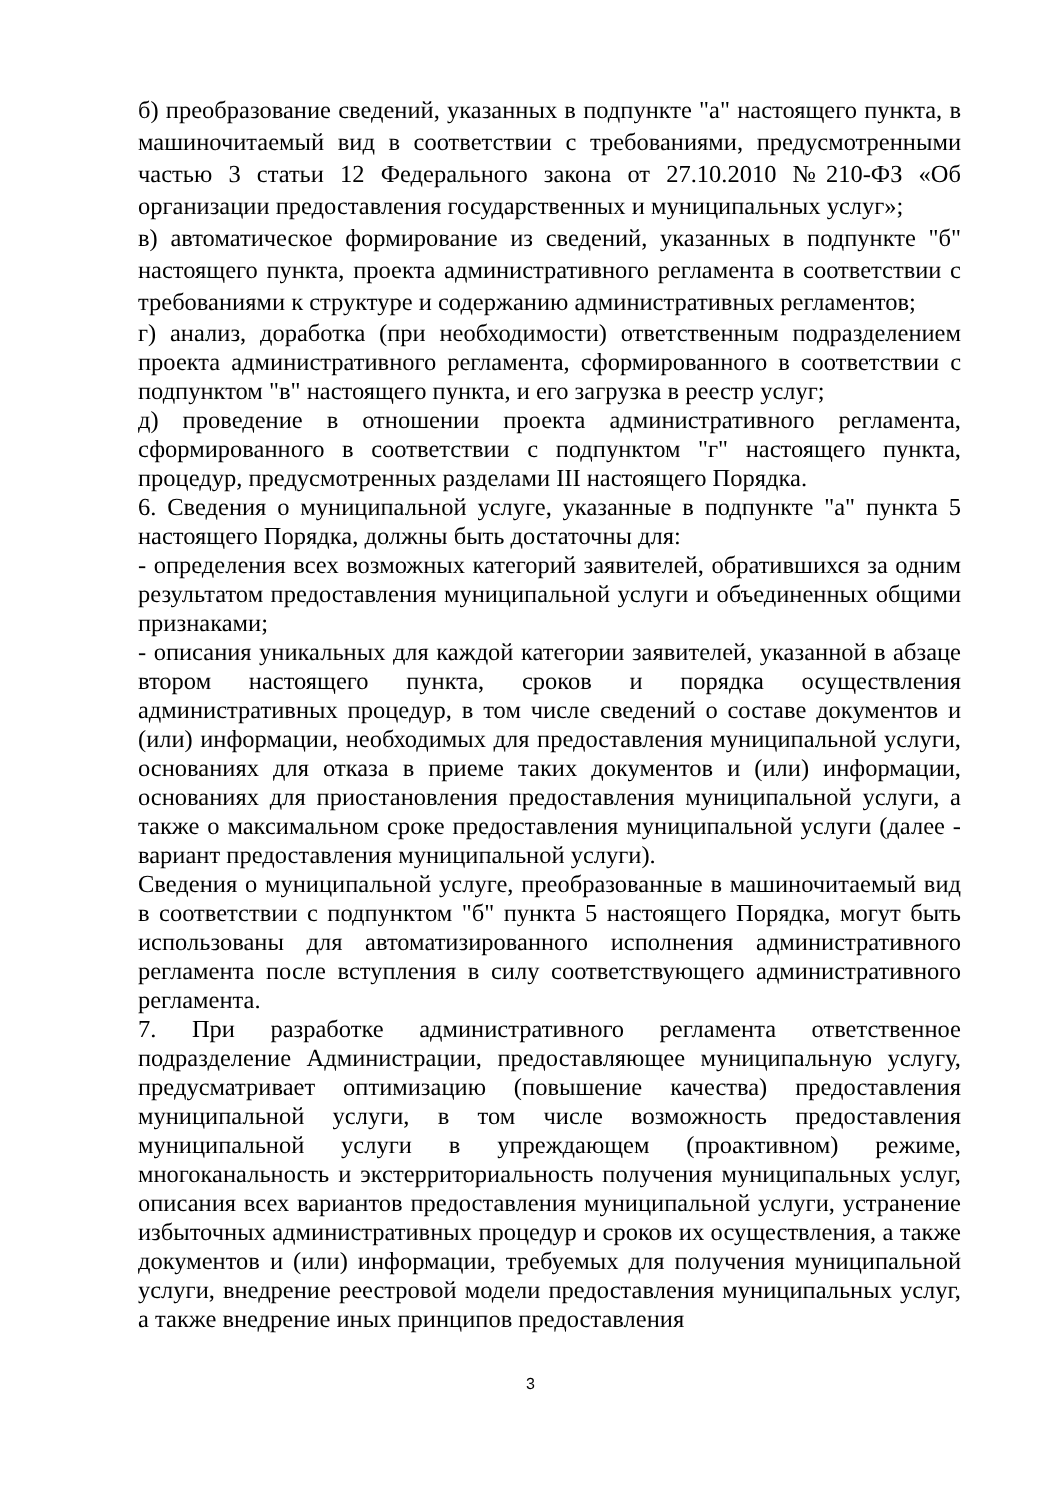б) преобразование сведений, указанных в подпункте "а" настоящего пункта, в машиночитаемый вид в соответствии с требованиями, предусмотренными частью 3 статьи 12 Федерального закона от 27.10.2010 №210-ФЗ «Об организации предоставления государственных и муниципальных услуг»;
в) автоматическое формирование из сведений, указанных в подпункте "б" настоящего пункта, проекта административного регламента в соответствии с требованиями к структуре и содержанию административных регламентов;
г) анализ, доработка (при необходимости) ответственным подразделением проекта административного регламента, сформированного в соответствии с подпунктом "в" настоящего пункта, и его загрузка в реестр услуг;
д) проведение в отношении проекта административного регламента, сформированного в соответствии с подпунктом "г" настоящего пункта, процедур, предусмотренных разделами III настоящего Порядка.
6. Сведения о муниципальной услуге, указанные в подпункте "а" пункта 5 настоящего Порядка, должны быть достаточны для:
- определения всех возможных категорий заявителей, обратившихся за одним результатом предоставления муниципальной услуги и объединенных общими признаками;
- описания уникальных для каждой категории заявителей, указанной в абзаце втором настоящего пункта, сроков и порядка осуществления административных процедур, в том числе сведений о составе документов и (или) информации, необходимых для предоставления муниципальной услуги, основаниях для отказа в приеме таких документов и (или) информации, основаниях для приостановления предоставления муниципальной услуги, а также о максимальном сроке предоставления муниципальной услуги (далее - вариант предоставления муниципальной услуги).
Сведения о муниципальной услуге, преобразованные в машиночитаемый вид в соответствии с подпунктом "б" пункта 5 настоящего Порядка, могут быть использованы для автоматизированного исполнения административного регламента после вступления в силу соответствующего административного регламента.
7. При разработке административного регламента ответственное подразделение Администрации, предоставляющее муниципальную услугу, предусматривает оптимизацию (повышение качества) предоставления муниципальной услуги, в том числе возможность предоставления муниципальной услуги в упреждающем (проактивном) режиме, многоканальность и экстерриториальность получения муниципальных услуг, описания всех вариантов предоставления муниципальной услуги, устранение избыточных административных процедур и сроков их осуществления, а также документов и (или) информации, требуемых для получения муниципальной услуги, внедрение реестровой модели предоставления муниципальных услуг, а также внедрение иных принципов предоставления
3